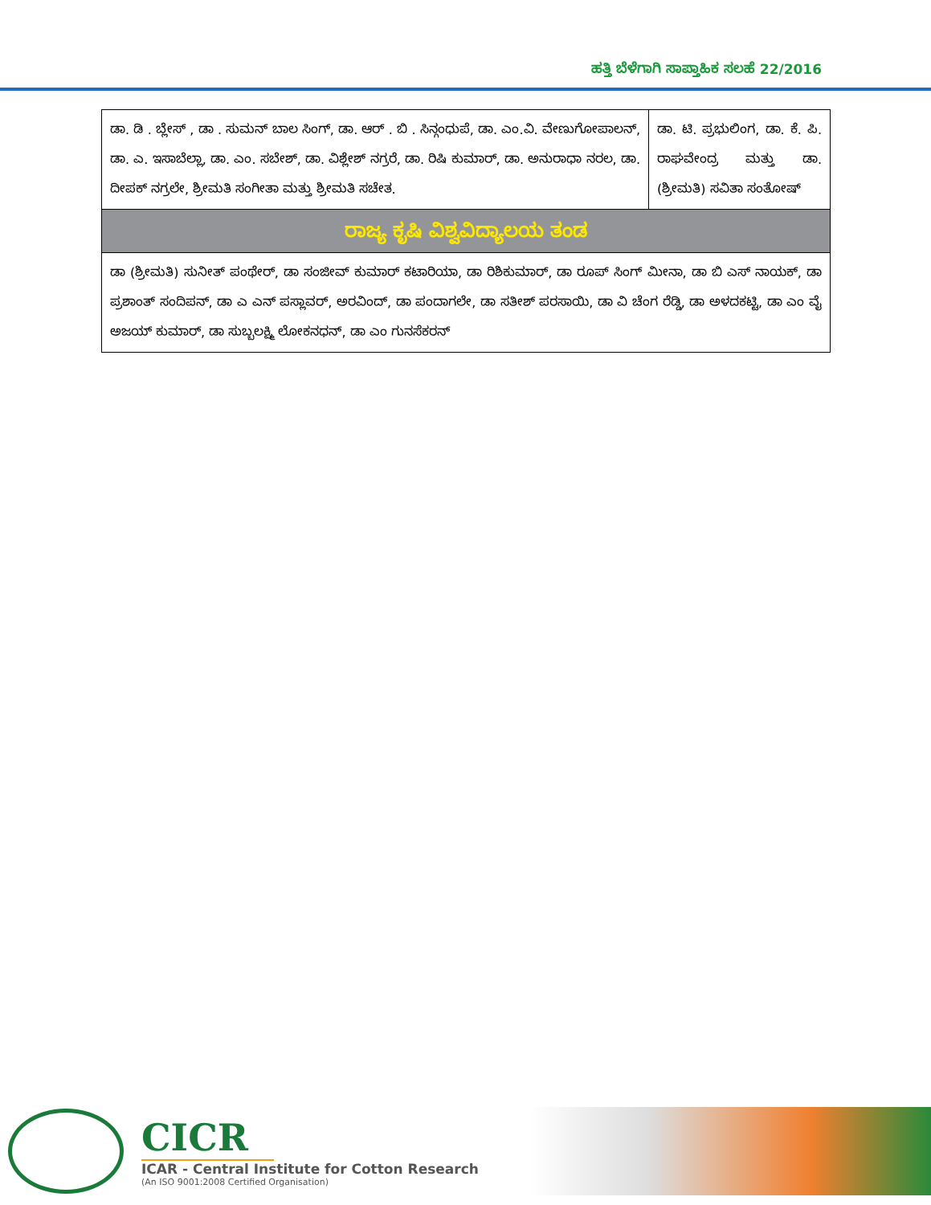ಹತ್ತಿ ಬೆಳೆಗಾಗಿ ಸಾಪ್ತಾಹಿಕ ಸಲಹೆ 22/2016
| ಡಾ. ಡಿ . ಬ್ಲೇಸ್ , ಡಾ . ಸುಮನ್ ಬಾಲ ಸಿಂಗ್, ಡಾ. ಆರ್ . ಬಿ . ಸಿನ್ಗಂಧುಪೆ, ಡಾ. ಎಂ.ವಿ. ವೇಣುಗೋಪಾಲನ್, ಡಾ. ಎ. ಇಸಾಬೆಲ್ಲಾ, ಡಾ. ಎಂ. ಸಬೇಶ್, ಡಾ. ವಿಶ್ಲೇಶ್ ನಗ್ರರೆ, ಡಾ. ರಿಷಿ ಕುಮಾರ್, ಡಾ. ಅನುರಾಧಾ ನರಲ, ಡಾ. ದೀಪಕ್ ನಗ್ರಲೇ, ಶ್ರೀಮತಿ ಸಂಗೀತಾ ಮತ್ತು ಶ್ರೀಮತಿ ಸಚೇತ. | ಡಾ. ಟಿ. ಪ್ರಭುಲಿಂಗ, ಡಾ. ಕೆ. ಪಿ. ರಾಘವೇಂದ್ರ ಮತ್ತು ಡಾ. (ಶ್ರೀಮತಿ) ಸವಿತಾ ಸಂತೋಷ್ |
| ರಾಜ್ಯ ಕೃಷಿ ವಿಶ್ವವಿದ್ಯಾಲಯ ತಂಡ | |
| ಡಾ (ಶ್ರೀಮತಿ) ಸುನೀತ್ ಪಂಥೇರ್, ಡಾ ಸಂಜೀವ್ ಕುಮಾರ್ ಕಟಾರಿಯಾ, ಡಾ ರಿಶಿಕುಮಾರ್, ಡಾ ರೂಪ್ ಸಿಂಗ್ ಮೀನಾ, ಡಾ ಬಿ ಎಸ್ ನಾಯಕ್, ಡಾ ಪ್ರಶಾಂತ್ ಸಂದಿಪನ್, ಡಾ ಎ ಎನ್ ಪಸ್ಲಾವರ್, ಅರವಿಂದ್, ಡಾ ಪಂದಾಗಲೇ, ಡಾ ಸತೀಶ್ ಪರಸಾಯಿ, ಡಾ ವಿ ಚೆಂಗ ರೆಡ್ಡಿ, ಡಾ ಅಳದಕಟ್ಟಿ, ಡಾ ಎಂ ವೈ ಅಜಯ್ ಕುಮಾರ್, ಡಾ ಸುಬ್ಬಲಕ್ಷ್ಮಿ ಲೋಕನಧನ್, ಡಾ ಎಂ ಗುನಸೆಕರನ್ | |
CICR
ICAR - Central Institute for Cotton Research
(An ISO 9001:2008 Certified Organisation)